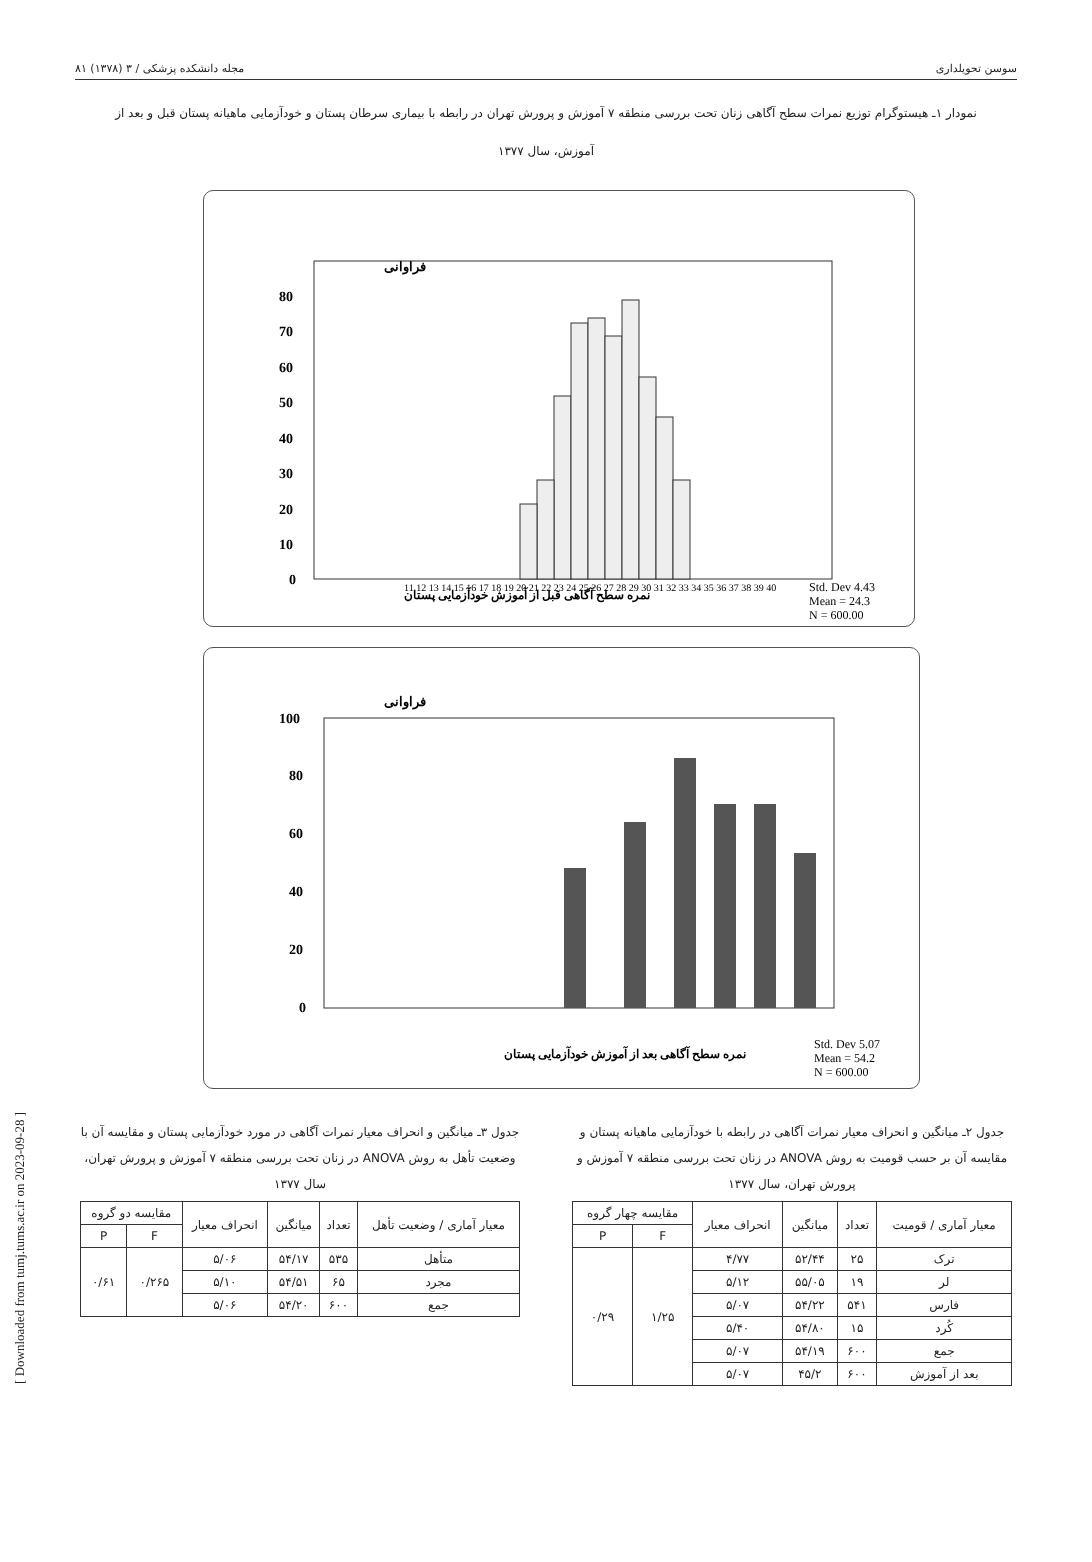[ Downloaded from tumj.tums.ac.ir on 2023-09-28 ]
سوسن تحویلداری مجله دانشکده پزشکی / ۳ (۱۳۷۸) ۸۱
نمودار ۱ـ هیستوگرام توزیع نمرات سطح آگاهی زنان تحت بررسی منطقه ۷ آموزش و پرورش تهران در رابطه با بیماری سرطان پستان و خودآزمایی ماهیانه پستان قبل و بعد از آموزش، سال ۱۳۷۷
فراوانی
80
70
60
50
40
30
20
10
0
11 12 13 14 15 16 17 18 19 20 21 22 23 24 25 26 27 28 29 30 31 32 33 34 35 36 37 38 39 40
نمره سطح آگاهی قبل از آموزش خودآزمایی پستان
Std. Dev 4.43
Mean = 24.3
N = 600.00
فراوانی
100
80
60
40
20
0
نمره سطح آگاهی بعد از آموزش خودآزمایی پستان
Std. Dev 5.07
Mean = 54.2
N = 600.00
جدول ۲ـ میانگین و انحراف معیار نمرات آگاهی در رابطه با خودآزمایی ماهیانه پستان و مقایسه آن بر حسب قومیت به روش ANOVA در زنان تحت بررسی منطقه ۷ آموزش و پرورش تهران، سال ۱۳۷۷
| معیار آماری / قومیت | تعداد | میانگین | انحراف معیار | مقایسه چهار گروه | |
| --- | --- | --- | --- | --- | --- |
| | | | | F | P |
| ترک | ۲۵ | ۵۲/۴۴ | ۴/۷۷ | ۱/۲۵ | ۰/۲۹ |
| لر | ۱۹ | ۵۵/۰۵ | ۵/۱۲ | | |
| فارس | ۵۴۱ | ۵۴/۲۲ | ۵/۰۷ | | |
| کُرد | ۱۵ | ۵۴/۸۰ | ۵/۴۰ | | |
| جمع | ۶۰۰ | ۵۴/۱۹ | ۵/۰۷ | | |
| بعد از آموزش | ۶۰۰ | ۴۵/۲ | ۵/۰۷ | | |
جدول ۳ـ میانگین و انحراف معیار نمرات آگاهی در مورد خودآزمایی پستان و مقایسه آن با وضعیت تأهل به روش ANOVA در زنان تحت بررسی منطقه ۷ آموزش و پرورش تهران، سال ۱۳۷۷
| معیار آماری / وضعیت تأهل | تعداد | میانگین | انحراف معیار | مقایسه دو گروه | |
| --- | --- | --- | --- | --- | --- |
| | | | | F | P |
| متأهل | ۵۳۵ | ۵۴/۱۷ | ۵/۰۶ | ۰/۲۶۵ | ۰/۶۱ |
| مجرد | ۶۵ | ۵۴/۵۱ | ۵/۱۰ | | |
| جمع | ۶۰۰ | ۵۴/۲۰ | ۵/۰۶ | | |